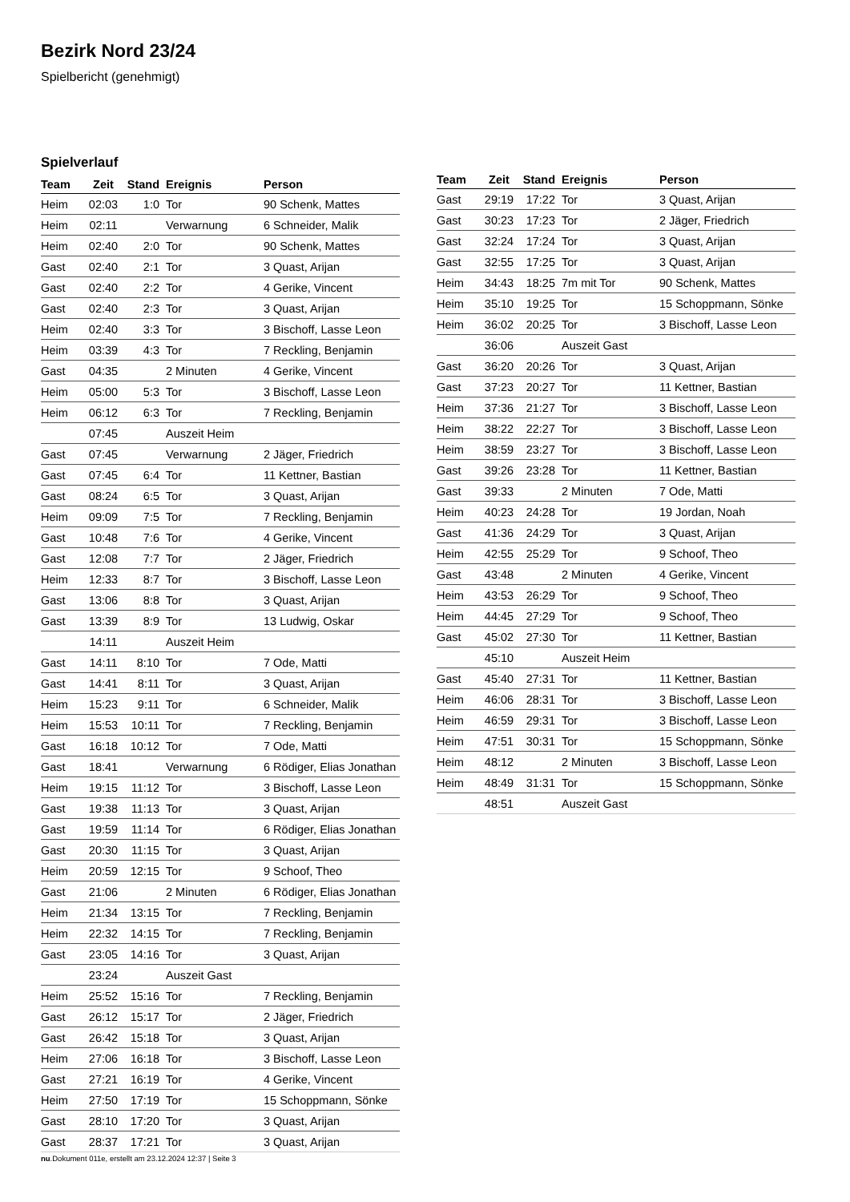Bezirk Nord 23/24
Spielbericht (genehmigt)
Spielverlauf
| Team | Zeit | Stand | Ereignis | Person |
| --- | --- | --- | --- | --- |
| Heim | 02:03 | 1:0 | Tor | 90 Schenk, Mattes |
| Heim | 02:11 | | Verwarnung | 6 Schneider, Malik |
| Heim | 02:40 | 2:0 | Tor | 90 Schenk, Mattes |
| Gast | 02:40 | 2:1 | Tor | 3 Quast, Arijan |
| Gast | 02:40 | 2:2 | Tor | 4 Gerike, Vincent |
| Gast | 02:40 | 2:3 | Tor | 3 Quast, Arijan |
| Heim | 02:40 | 3:3 | Tor | 3 Bischoff, Lasse Leon |
| Heim | 03:39 | 4:3 | Tor | 7 Reckling, Benjamin |
| Gast | 04:35 | | 2 Minuten | 4 Gerike, Vincent |
| Heim | 05:00 | 5:3 | Tor | 3 Bischoff, Lasse Leon |
| Heim | 06:12 | 6:3 | Tor | 7 Reckling, Benjamin |
| | 07:45 | | Auszeit Heim | |
| Gast | 07:45 | | Verwarnung | 2 Jäger, Friedrich |
| Gast | 07:45 | 6:4 | Tor | 11 Kettner, Bastian |
| Gast | 08:24 | 6:5 | Tor | 3 Quast, Arijan |
| Heim | 09:09 | 7:5 | Tor | 7 Reckling, Benjamin |
| Gast | 10:48 | 7:6 | Tor | 4 Gerike, Vincent |
| Gast | 12:08 | 7:7 | Tor | 2 Jäger, Friedrich |
| Heim | 12:33 | 8:7 | Tor | 3 Bischoff, Lasse Leon |
| Gast | 13:06 | 8:8 | Tor | 3 Quast, Arijan |
| Gast | 13:39 | 8:9 | Tor | 13 Ludwig, Oskar |
| | 14:11 | | Auszeit Heim | |
| Gast | 14:11 | 8:10 | Tor | 7 Ode, Matti |
| Gast | 14:41 | 8:11 | Tor | 3 Quast, Arijan |
| Heim | 15:23 | 9:11 | Tor | 6 Schneider, Malik |
| Heim | 15:53 | 10:11 | Tor | 7 Reckling, Benjamin |
| Gast | 16:18 | 10:12 | Tor | 7 Ode, Matti |
| Gast | 18:41 | | Verwarnung | 6 Rödiger, Elias Jonathan |
| Heim | 19:15 | 11:12 | Tor | 3 Bischoff, Lasse Leon |
| Gast | 19:38 | 11:13 | Tor | 3 Quast, Arijan |
| Gast | 19:59 | 11:14 | Tor | 6 Rödiger, Elias Jonathan |
| Gast | 20:30 | 11:15 | Tor | 3 Quast, Arijan |
| Heim | 20:59 | 12:15 | Tor | 9 Schoof, Theo |
| Gast | 21:06 | | 2 Minuten | 6 Rödiger, Elias Jonathan |
| Heim | 21:34 | 13:15 | Tor | 7 Reckling, Benjamin |
| Heim | 22:32 | 14:15 | Tor | 7 Reckling, Benjamin |
| Gast | 23:05 | 14:16 | Tor | 3 Quast, Arijan |
| | 23:24 | | Auszeit Gast | |
| Heim | 25:52 | 15:16 | Tor | 7 Reckling, Benjamin |
| Gast | 26:12 | 15:17 | Tor | 2 Jäger, Friedrich |
| Gast | 26:42 | 15:18 | Tor | 3 Quast, Arijan |
| Heim | 27:06 | 16:18 | Tor | 3 Bischoff, Lasse Leon |
| Gast | 27:21 | 16:19 | Tor | 4 Gerike, Vincent |
| Heim | 27:50 | 17:19 | Tor | 15 Schoppmann, Sönke |
| Gast | 28:10 | 17:20 | Tor | 3 Quast, Arijan |
| Gast | 28:37 | 17:21 | Tor | 3 Quast, Arijan |
| Team | Zeit | Stand | Ereignis | Person |
| --- | --- | --- | --- | --- |
| Gast | 29:19 | 17:22 | Tor | 3 Quast, Arijan |
| Gast | 30:23 | 17:23 | Tor | 2 Jäger, Friedrich |
| Gast | 32:24 | 17:24 | Tor | 3 Quast, Arijan |
| Gast | 32:55 | 17:25 | Tor | 3 Quast, Arijan |
| Heim | 34:43 | 18:25 | 7m mit Tor | 90 Schenk, Mattes |
| Heim | 35:10 | 19:25 | Tor | 15 Schoppmann, Sönke |
| Heim | 36:02 | 20:25 | Tor | 3 Bischoff, Lasse Leon |
| | 36:06 | | Auszeit Gast | |
| Gast | 36:20 | 20:26 | Tor | 3 Quast, Arijan |
| Gast | 37:23 | 20:27 | Tor | 11 Kettner, Bastian |
| Heim | 37:36 | 21:27 | Tor | 3 Bischoff, Lasse Leon |
| Heim | 38:22 | 22:27 | Tor | 3 Bischoff, Lasse Leon |
| Heim | 38:59 | 23:27 | Tor | 3 Bischoff, Lasse Leon |
| Gast | 39:26 | 23:28 | Tor | 11 Kettner, Bastian |
| Gast | 39:33 | | 2 Minuten | 7 Ode, Matti |
| Heim | 40:23 | 24:28 | Tor | 19 Jordan, Noah |
| Gast | 41:36 | 24:29 | Tor | 3 Quast, Arijan |
| Heim | 42:55 | 25:29 | Tor | 9 Schoof, Theo |
| Gast | 43:48 | | 2 Minuten | 4 Gerike, Vincent |
| Heim | 43:53 | 26:29 | Tor | 9 Schoof, Theo |
| Heim | 44:45 | 27:29 | Tor | 9 Schoof, Theo |
| Gast | 45:02 | 27:30 | Tor | 11 Kettner, Bastian |
| | 45:10 | | Auszeit Heim | |
| Gast | 45:40 | 27:31 | Tor | 11 Kettner, Bastian |
| Heim | 46:06 | 28:31 | Tor | 3 Bischoff, Lasse Leon |
| Heim | 46:59 | 29:31 | Tor | 3 Bischoff, Lasse Leon |
| Heim | 47:51 | 30:31 | Tor | 15 Schoppmann, Sönke |
| Heim | 48:12 | | 2 Minuten | 3 Bischoff, Lasse Leon |
| Heim | 48:49 | 31:31 | Tor | 15 Schoppmann, Sönke |
| | 48:51 | | Auszeit Gast | |
nu.Dokument 011e, erstellt am 23.12.2024 12:37 | Seite 3